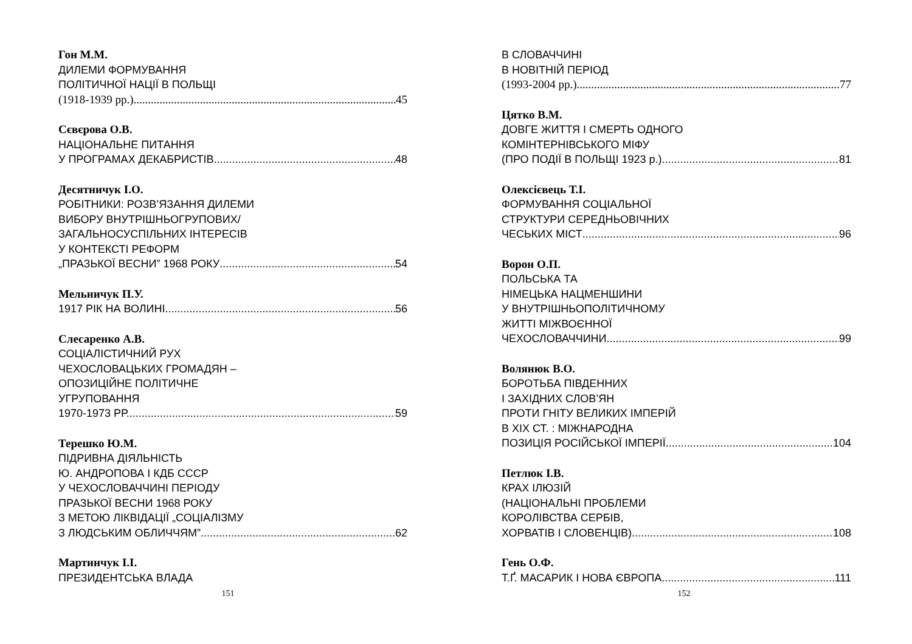Гон М.М.
ДИЛЕМИ ФОРМУВАННЯ
ПОЛІТИЧНОЇ НАЦІЇ В ПОЛЬЩІ
(1918-1939 рр.) 45
Сєвєрова О.В.
НАЦІОНАЛЬНЕ ПИТАННЯ
У ПРОГРАМАХ ДЕКАБРИСТІВ 48
Десятничук І.О.
РОБІТНИКИ: РОЗВ’ЯЗАННЯ ДИЛЕМИ
ВИБОРУ ВНУТРІШНЬОГРУПОВИХ/
ЗАГАЛЬНОСУСПІЛЬНИХ ІНТЕРЕСІВ
У КОНТЕКСТІ РЕФОРМ
„ПРАЗЬКОЇ ВЕСНИ” 1968 РОКУ 54
Мельничук П.У.
1917 РІК НА ВОЛИНІ 56
Слесаренко А.В.
СОЦІАЛІСТИЧНИЙ РУХ
ЧЕХОСЛОВАЦЬКИХ ГРОМАДЯН –
ОПОЗИЦІЙНЕ ПОЛІТИЧНЕ
УГРУПОВАННЯ
1970-1973 РР. 59
Терешко Ю.М.
ПІДРИВНА ДІЯЛЬНІСТЬ
Ю. АНДРОПОВА І КДБ СССР
У ЧЕХОСЛОВАЧЧИНІ ПЕРІОДУ
ПРАЗЬКОЇ ВЕСНИ 1968 РОКУ
З МЕТОЮ ЛІКВІДАЦІЇ „СОЦІАЛІЗМУ
З ЛЮДСЬКИМ ОБЛИЧЧЯМ” 62
Мартинчук І.І.
ПРЕЗИДЕНТСЬКА ВЛАДА
151
В СЛОВАЧЧИНІ
В НОВІТНІЙ ПЕРІОД
(1993-2004 рр.) 77
Цятко В.М.
ДОВГЕ ЖИТТЯ І СМЕРТЬ ОДНОГО
КОМІНТЕРНІВСЬКОГО МІФУ
(ПРО ПОДІЇ В ПОЛЬЩІ 1923 р.) 81
Олексієвець Т.І.
ФОРМУВАННЯ СОЦІАЛЬНОЇ
СТРУКТУРИ СЕРЕДНЬОВІЧНИХ
ЧЕСЬКИХ МІСТ 96
Ворон О.П.
ПОЛЬСЬКА ТА
НІМЕЦЬКА НАЦМЕНШИНИ
У ВНУТРІШНЬОПОЛІТИЧНОМУ
ЖИТТІ МІЖВОЄННОЇ
ЧЕХОСЛОВАЧЧИНИ 99
Волянюк В.О.
БОРОТЬБА ПІВДЕННИХ
І ЗАХІДНИХ СЛОВ’ЯН
ПРОТИ ГНІТУ ВЕЛИКИХ ІМПЕРІЙ
В ХІХ СТ. : МІЖНАРОДНА
ПОЗИЦІЯ РОСІЙСЬКОЇ ІМПЕРІЇ 104
Петлюк І.В.
КРАХ ІЛЮЗІЙ
(НАЦІОНАЛЬНІ ПРОБЛЕМИ
КОРОЛІВСТВА СЕРБІВ,
ХОРВАТІВ І СЛОВЕНЦІВ) 108
Гень О.Ф.
Т.Ґ. МАСАРИК І НОВА ЄВРОПА 111
152